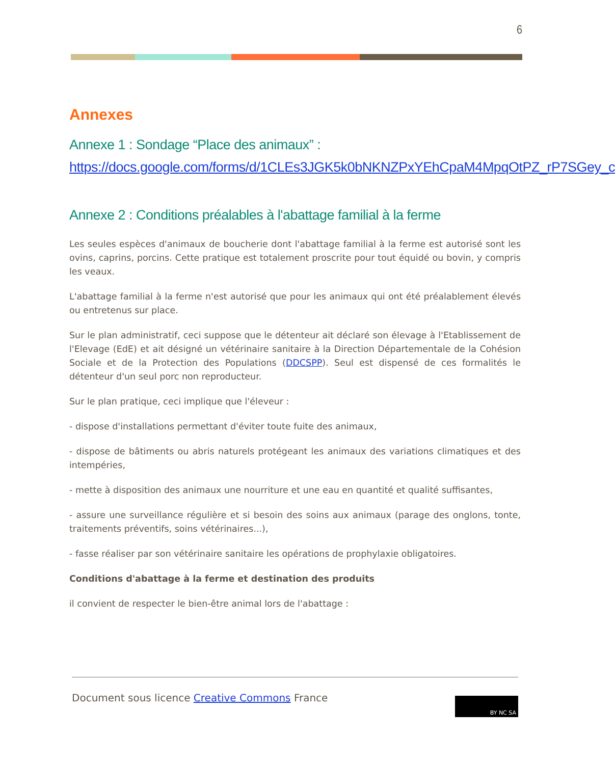6
Annexes
Annexe 1 : Sondage “Place des animaux” :
https://docs.google.com/forms/d/1CLEs3JGK5k0bNKNZPxYEhCpaM4MpqOtPZ_rP7SGey_c
Annexe 2 : Conditions préalables à l'abattage familial à la ferme
Les seules espèces d'animaux de boucherie dont l'abattage familial à la ferme est autorisé sont les ovins, caprins, porcins. Cette pratique est totalement proscrite pour tout équidé ou bovin, y compris les veaux.
L'abattage familial à la ferme n'est autorisé que pour les animaux qui ont été préalablement élevés ou entretenus sur place.
Sur le plan administratif, ceci suppose que le détenteur ait déclaré son élevage à l'Etablissement de l'Elevage (EdE) et ait désigné un vétérinaire sanitaire à la Direction Départementale de la Cohésion Sociale et de la Protection des Populations (DDCSPP). Seul est dispensé de ces formalités le détenteur d'un seul porc non reproducteur.
Sur le plan pratique, ceci implique que l'éleveur :
- dispose d'installations permettant d'éviter toute fuite des animaux,
- dispose de bâtiments ou abris naturels protégeant les animaux des variations climatiques et des intempéries,
- mette à disposition des animaux une nourriture et une eau en quantité et qualité suffisantes,
- assure une surveillance régulière et si besoin des soins aux animaux (parage des onglons, tonte, traitements préventifs, soins vétérinaires...),
- fasse réaliser par son vétérinaire sanitaire les opérations de prophylaxie obligatoires.
Conditions d'abattage à la ferme et destination des produits
il convient de respecter le bien-être animal lors de l'abattage :
Document sous licence Creative Commons France
BY NC SA